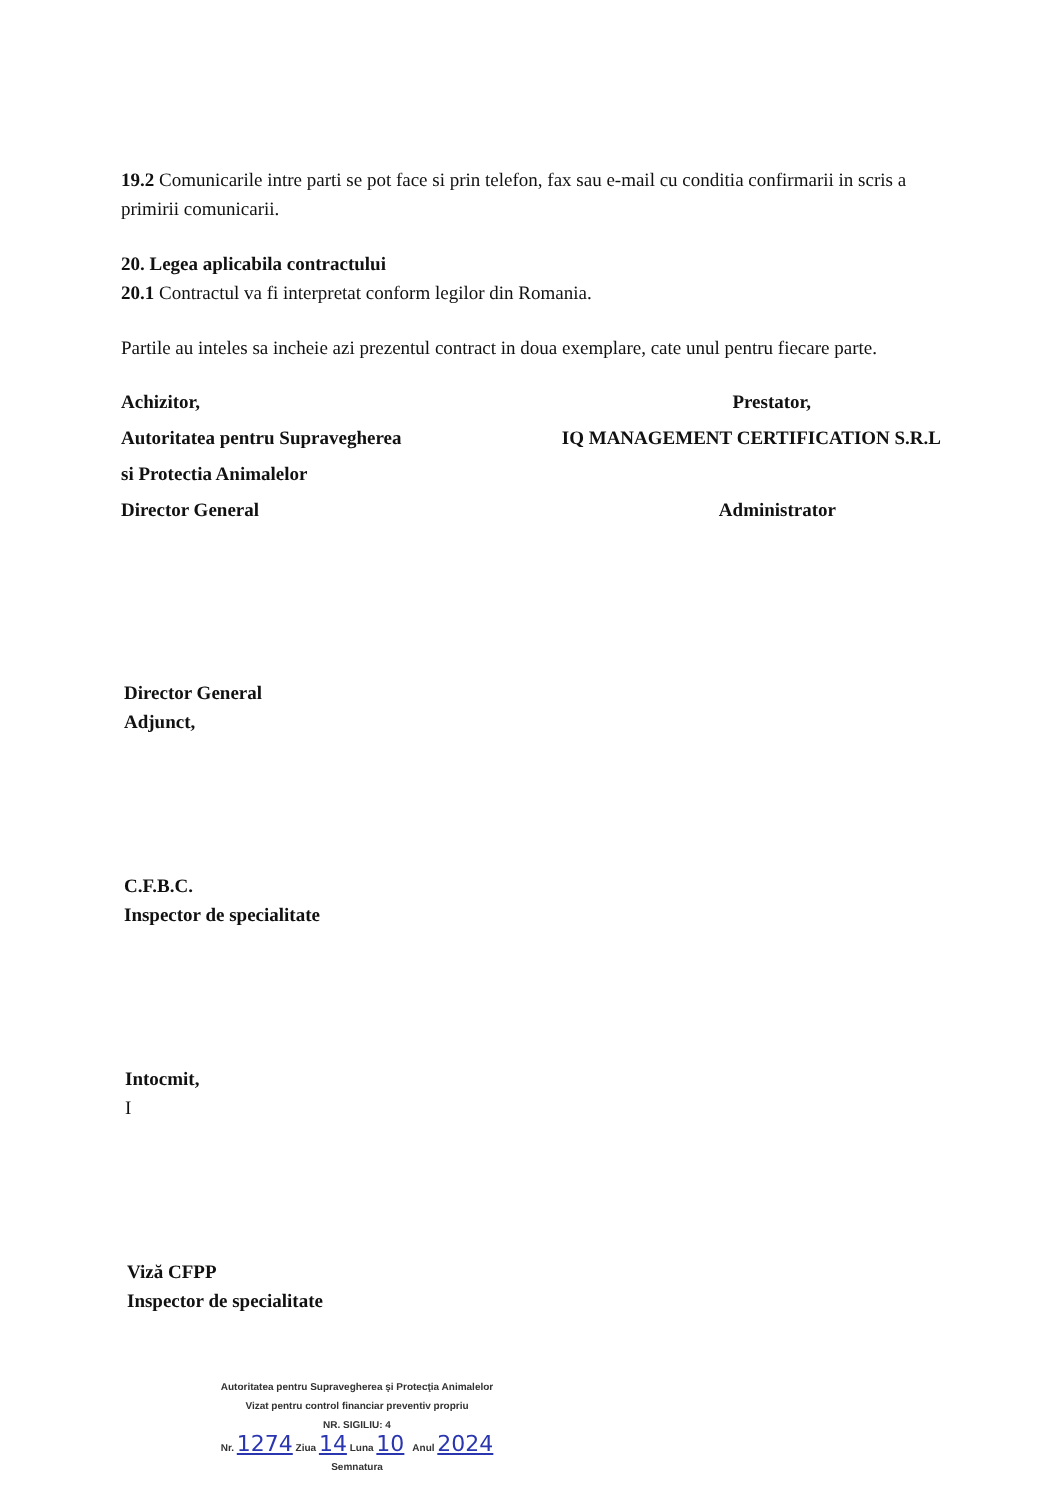19.2 Comunicarile intre parti se pot face si prin telefon, fax sau e-mail cu conditia confirmarii in scris a primirii comunicarii.
20. Legea aplicabila contractului
20.1 Contractul va fi interpretat conform legilor din Romania.
Partile au inteles sa incheie azi prezentul contract in doua exemplare, cate unul pentru fiecare parte.
Achizitor, Prestator,
Autoritatea pentru Supravegherea IQ MANAGEMENT CERTIFICATION S.R.L
si Protectia Animalelor
Director General Administrator
Director General
Adjunct,
C.F.B.C.
Inspector de specialitate
Intocmit,
I
Viză CFPP
Inspector de specialitate
Autoritatea pentru Supravegherea şi Protecţia Animalelor
Vizat pentru control financiar preventiv propriu
NR. SIGILIU: 4
Nr. 1274 Ziua 14 Luna 10 Anul 2024
Semnatura